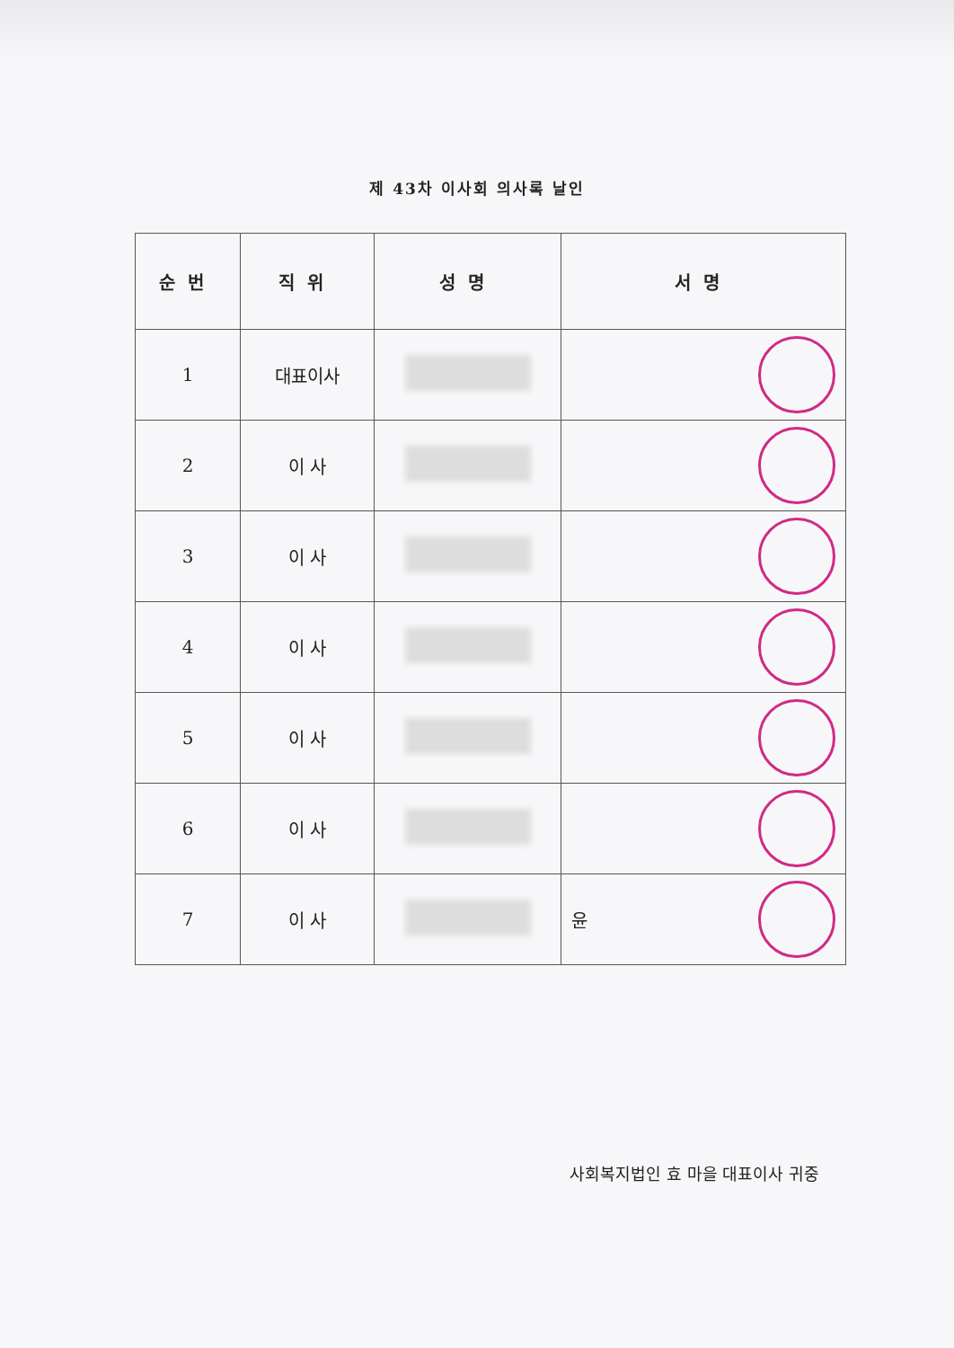제 43차 이사회 의사록 날인
| 순번 | 직위 | 성명 | 서명 |
| --- | --- | --- | --- |
| 1 | 대표이사 | | |
| 2 | 이 사 | | |
| 3 | 이 사 | | |
| 4 | 이 사 | | |
| 5 | 이 사 | | |
| 6 | 이 사 | | |
| 7 | 이 사 | | 윤 |
사회복지법인 효 마을 대표이사 귀중